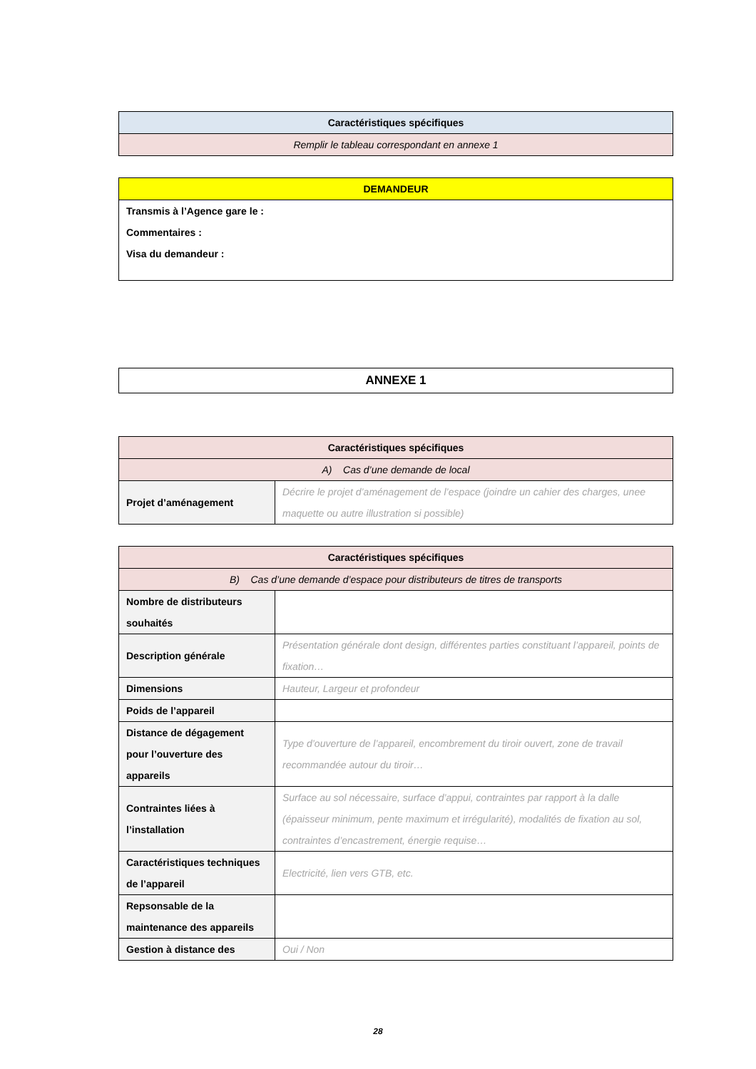| Caractéristiques spécifiques |
| --- |
| Remplir le tableau correspondant en annexe 1 |
| DEMANDEUR |
| --- |
| Transmis à l’Agence gare le : Commentaires : Visa du demandeur : |
ANNEXE 1
| Caractéristiques spécifiques | |
| --- | --- |
| A) Cas d’une demande de local | |
| Projet d’aménagement | Décrire le projet d’aménagement de l’espace (joindre un cahier des charges, unee maquette ou autre illustration si possible) |
| Caractéristiques spécifiques | |
| --- | --- |
| B) Cas d’une demande d’espace pour distributeurs de titres de transports | |
| Nombre de distributeurs souhaités | |
| Description générale | Présentation générale dont design, différentes parties constituant l’appareil, points de fixation… |
| Dimensions | Hauteur, Largeur et profondeur |
| Poids de l’appareil | |
| Distance de dégagement pour l’ouverture des appareils | Type d’ouverture de l’appareil, encombrement du tiroir ouvert, zone de travail recommandée autour du tiroir… |
| Contraintes liées à l’installation | Surface au sol nécessaire, surface d’appui, contraintes par rapport à la dalle (épaisseur minimum, pente maximum et irrégularité), modalités de fixation au sol, contraintes d’encastrement, énergie requise… |
| Caractéristiques techniques de l’appareil | Electricité, lien vers GTB, etc. |
| Repsonsable de la maintenance des appareils | |
| Gestion à distance des | Oui / Non |
28